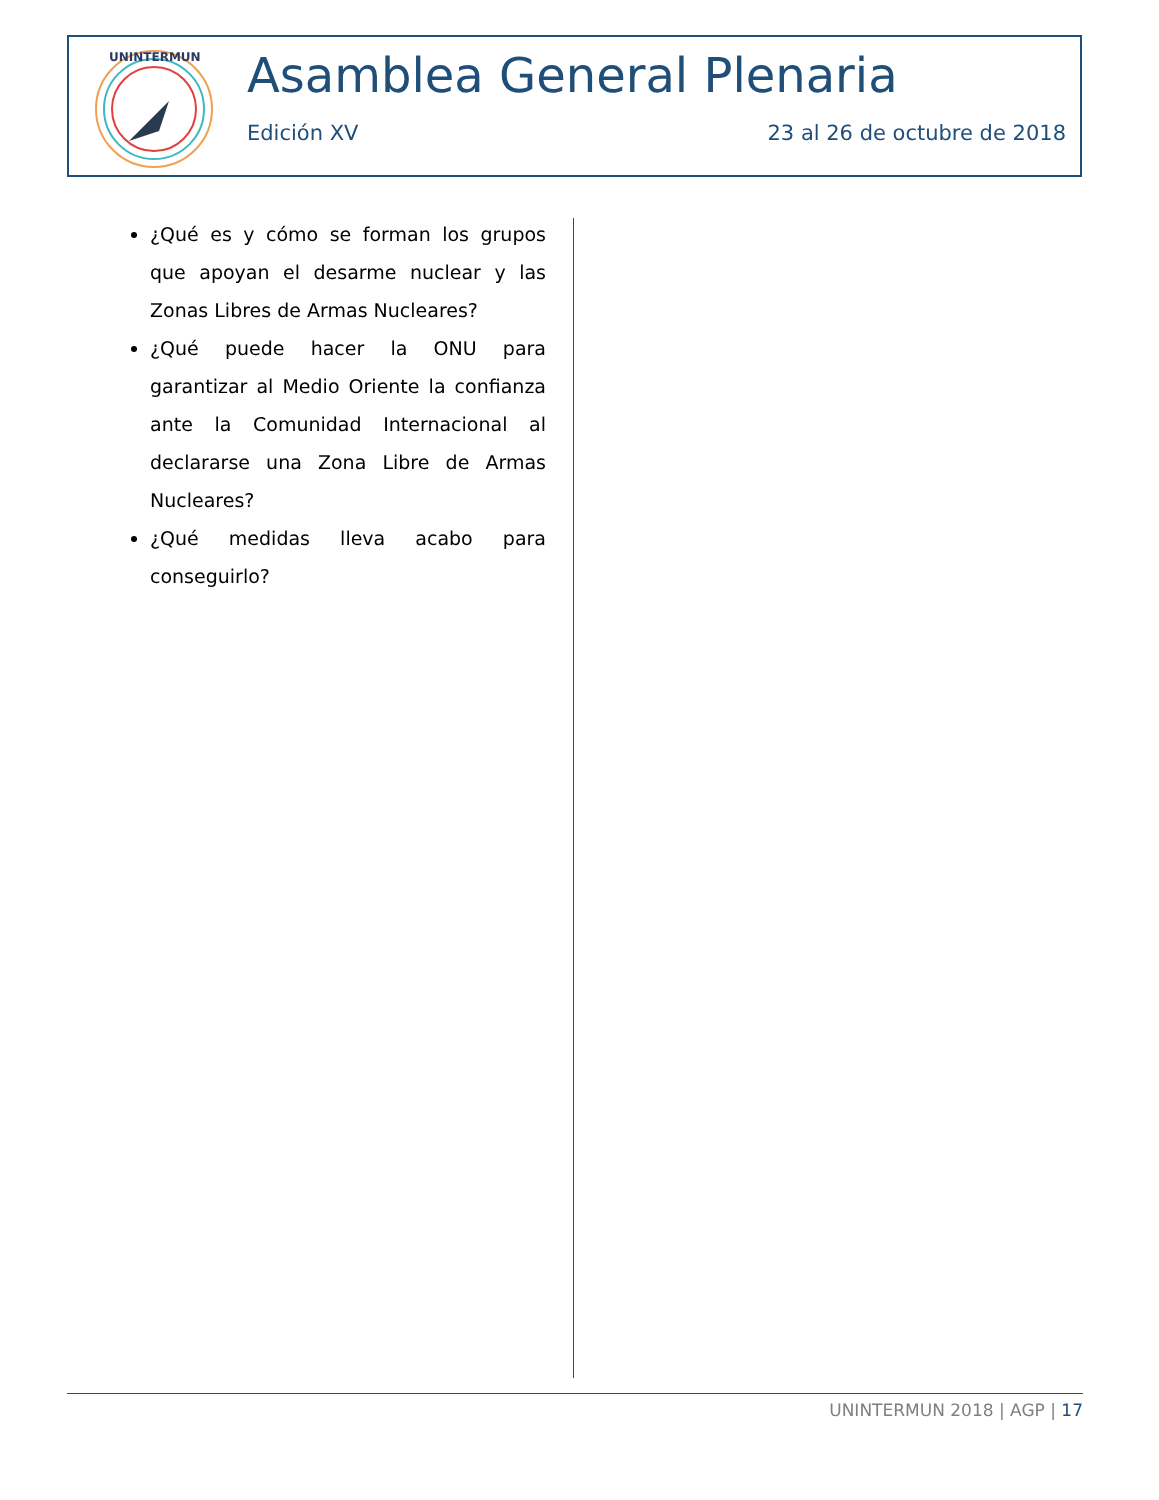UNINTERMUN
Asamblea General Plenaria
Edición XV 23 al 26 de octubre de 2018
¿Qué es y cómo se forman los grupos que apoyan el desarme nuclear y las Zonas Libres de Armas Nucleares?
¿Qué puede hacer la ONU para garantizar al Medio Oriente la confianza ante la Comunidad Internacional al declararse una Zona Libre de Armas Nucleares?
¿Qué medidas lleva acabo para conseguirlo?
UNINTERMUN 2018 | AGP | 17